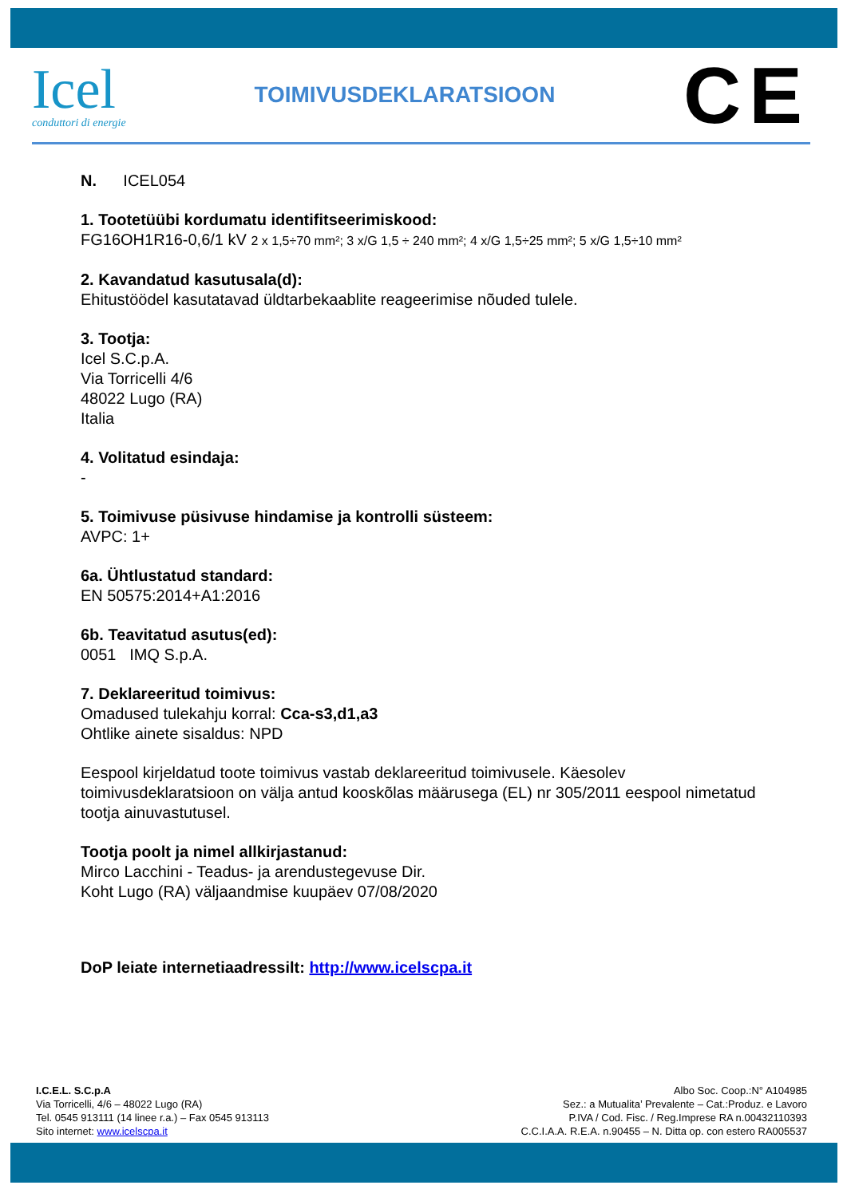Icel
conduttori di energie
TOIMIVUSDEKLARATSIOON
CE
N. ICEL054
1. Tootetüübi kordumatu identifitseerimiskood:
FG16OH1R16-0,6/1 kV 2 x 1,5÷70 mm²; 3 x/G 1,5 ÷ 240 mm²; 4 x/G 1,5÷25 mm²; 5 x/G 1,5÷10 mm²
2. Kavandatud kasutusala(d):
Ehitustöödel kasutatavad üldtarbekaablite reageerimise nõuded tulele.
3. Tootja:
Icel S.C.p.A.
Via Torricelli 4/6
48022 Lugo (RA)
Italia
4. Volitatud esindaja:
-
5. Toimivuse püsivuse hindamise ja kontrolli süsteem:
AVPC: 1+
6a. Ühtlustatud standard:
EN 50575:2014+A1:2016
6b. Teavitatud asutus(ed):
0051 IMQ S.p.A.
7. Deklareeritud toimivus:
Omadused tulekahju korral: Cca-s3,d1,a3
Ohtlike ainete sisaldus: NPD
Eespool kirjeldatud toote toimivus vastab deklareeritud toimivusele. Käesolev toimivusdeklaratsioon on välja antud kooskõlas määrusega (EL) nr 305/2011 eespool nimetatud tootja ainuvastutusel.
Tootja poolt ja nimel allkirjastanud:
Mirco Lacchini - Teadus- ja arendustegevuse Dir.
Koht Lugo (RA) väljaandmise kuupäev 07/08/2020
DoP leiate internetiaadressilt: http://www.icelscpa.it
I.C.E.L. S.C.p.A
Via Torricelli, 4/6 – 48022 Lugo (RA)
Tel. 0545 913111 (14 linee r.a.) – Fax 0545 913113
Sito internet: www.icelscpa.it
Albo Soc. Coop.:N° A104985
Sez.: a Mutualita’ Prevalente – Cat.:Produz. e Lavoro
P.IVA / Cod. Fisc. / Reg.Imprese RA n.00432110393
C.C.I.A.A. R.E.A. n.90455 – N. Ditta op. con estero RA005537